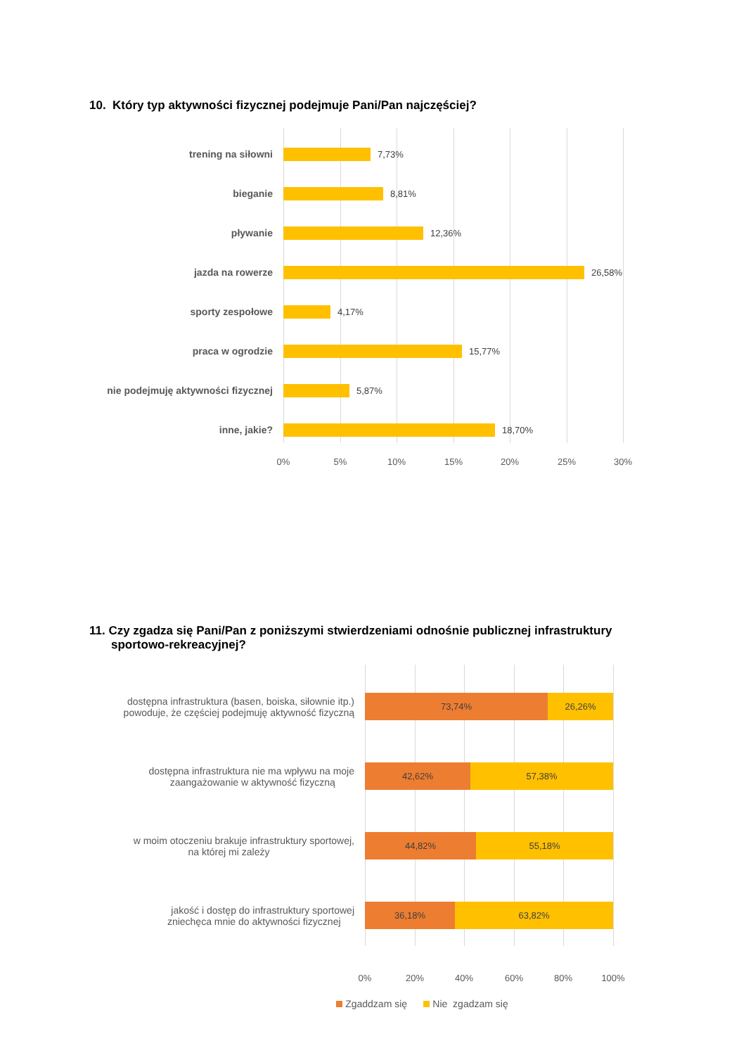10. Który typ aktywności fizycznej podejmuje Pani/Pan najczęściej?
trening na siłowni 7,73%
bieganie 8,81%
pływanie 12,36%
jazda na rowerze 26,58%
sporty zespołowe 4,17%
praca w ogrodzie 15,77%
nie podejmuję aktywności fizycznej 5,87%
inne, jakie? 18,70%
0% 5% 10% 15% 20% 25% 30%
11. Czy zgadza się Pani/Pan z poniższymi stwierdzeniami odnośnie publicznej infrastruktury
sportowo-rekreacyjnej?
dostępna infrastruktura (basen, boiska, siłownie itp.)
powoduje, że częściej podejmuję aktywność fizyczną
73,74% 26,26%
dostępna infrastruktura nie ma wpływu na moje
zaangażowanie w aktywność fizyczną
42,62% 57,38%
w moim otoczeniu brakuje infrastruktury sportowej,
na której mi zależy
44,82% 55,18%
jakość i dostęp do infrastruktury sportowej
zniechęca mnie do aktywności fizycznej
36,18% 63,82%
0% 20% 40% 60% 80% 100%
Zgaddzam się Nie zgadzam się